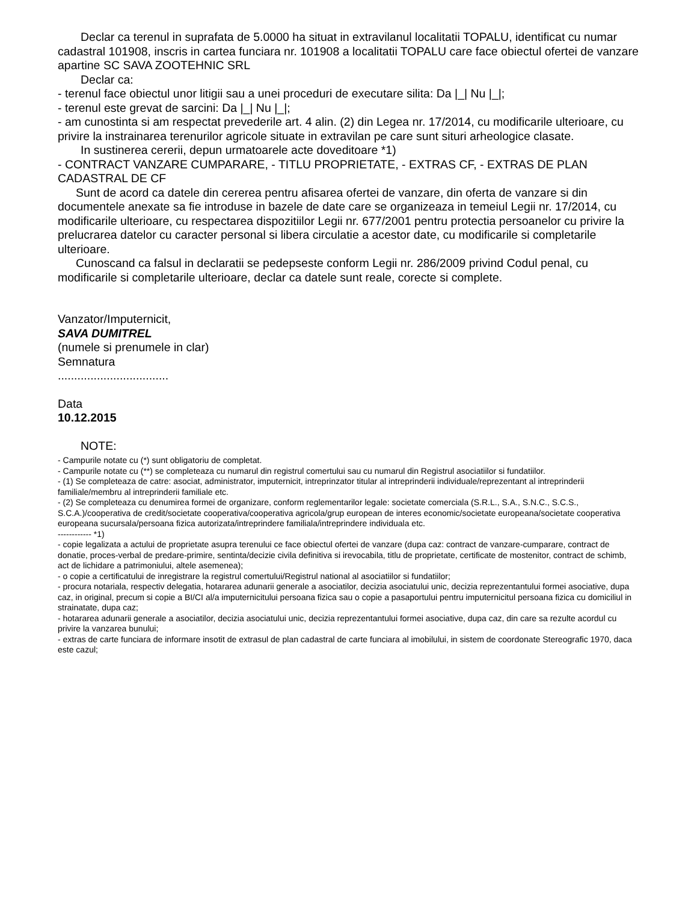Declar ca terenul in suprafata de 5.0000 ha situat in extravilanul localitatii TOPALU, identificat cu numar cadastral 101908, inscris in cartea funciara nr. 101908 a localitatii TOPALU care face obiectul ofertei de vanzare apartine SC SAVA ZOOTEHNIC SRL
Declar ca:
- terenul face obiectul unor litigii sau a unei proceduri de executare silita: Da |_| Nu |_|;
- terenul este grevat de sarcini: Da |_| Nu |_|;
- am cunostinta si am respectat prevederile art. 4 alin. (2) din Legea nr. 17/2014, cu modificarile ulterioare, cu privire la instrainarea terenurilor agricole situate in extravilan pe care sunt situri arheologice clasate.
In sustinerea cererii, depun urmatoarele acte doveditoare *1)
- CONTRACT VANZARE CUMPARARE, - TITLU PROPRIETATE, - EXTRAS CF, - EXTRAS DE PLAN CADASTRAL DE CF
Sunt de acord ca datele din cererea pentru afisarea ofertei de vanzare, din oferta de vanzare si din documentele anexate sa fie introduse in bazele de date care se organizeaza in temeiul Legii nr. 17/2014, cu modificarile ulterioare, cu respectarea dispozitiilor Legii nr. 677/2001 pentru protectia persoanelor cu privire la prelucrarea datelor cu caracter personal si libera circulatie a acestor date, cu modificarile si completarile ulterioare.
Cunoscand ca falsul in declaratii se pedepseste conform Legii nr. 286/2009 privind Codul penal, cu modificarile si completarile ulterioare, declar ca datele sunt reale, corecte si complete.
Vanzator/Imputernicit,
SAVA DUMITREL
(numele si prenumele in clar)
Semnatura
..................................
Data
10.12.2015
NOTE:
- Campurile notate cu (*) sunt obligatoriu de completat.
- Campurile notate cu (**) se completeaza cu numarul din registrul comertului sau cu numarul din Registrul asociatiilor si fundatiilor.
- (1) Se completeaza de catre: asociat, administrator, imputernicit, intreprinzator titular al intreprinderii individuale/reprezentant al intreprinderii familiale/membru al intreprinderii familiale etc.
- (2) Se completeaza cu denumirea formei de organizare, conform reglementarilor legale: societate comerciala (S.R.L., S.A., S.N.C., S.C.S., S.C.A.)/cooperativa de credit/societate cooperativa/cooperativa agricola/grup european de interes economic/societate europeana/societate cooperativa europeana sucursala/persoana fizica autorizata/intreprindere familiala/intreprindere individuala etc.
------------ *1)
- copie legalizata a actului de proprietate asupra terenului ce face obiectul ofertei de vanzare (dupa caz: contract de vanzare-cumparare, contract de donatie, proces-verbal de predare-primire, sentinta/decizie civila definitiva si irevocabila, titlu de proprietate, certificate de mostenitor, contract de schimb, act de lichidare a patrimoniului, altele asemenea);
- o copie a certificatului de inregistrare la registrul comertului/Registrul national al asociatiilor si fundatiilor;
- procura notariala, respectiv delegatia, hotararea adunarii generale a asociatilor, decizia asociatului unic, decizia reprezentantului formei asociative, dupa caz, in original, precum si copie a BI/CI al/a imputernicitului persoana fizica sau o copie a pasaportului pentru imputernicitul persoana fizica cu domiciliul in strainatate, dupa caz;
- hotararea adunarii generale a asociatilor, decizia asociatului unic, decizia reprezentantului formei asociative, dupa caz, din care sa rezulte acordul cu privire la vanzarea bunului;
- extras de carte funciara de informare insotit de extrasul de plan cadastral de carte funciara al imobilului, in sistem de coordonate Stereografic 1970, daca este cazul;